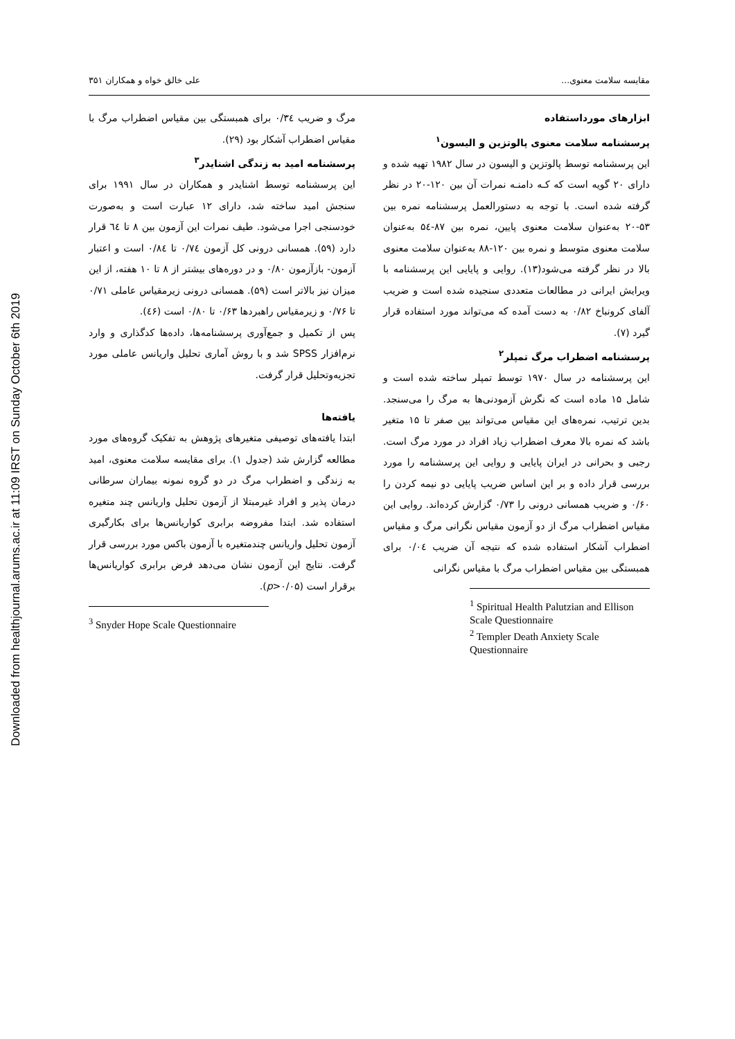Downloaded from healthjournal.arums.ac.ir at 11:09 IRST on Sunday October 6th 2019
مقایسه سلامت معنوی... علی خالق خواه و همکاران ۳۵۱
ابزارهای مورداستفاده
پرسشنامه سلامت معنوی پالوتزین و الیسون<sup>۱</sup>
این پرسشنامه توسط پالوتزین و الیسون در سال ۱۹۸۲ تهیه شده و دارای ۲۰ گویه است که کـه دامنـه نمرات آن بین ۱۲۰-۲۰ در نظر گرفته شده است. با توجه به دستورالعمل پرسشنامه نمره بین ۵۳-۲۰ به‌عنوان سلامت معنوی پایین، نمره بین ۸۷-۵٤ به‌عنوان سلامت معنوی متوسط و نمره بین ۱۲۰-۸۸ به‌عنوان سلامت معنوی بالا در نظر گرفته می‌شود(۱۳). روایی و پایایی این پرسشنامه با ویرایش ایرانی در مطالعات متعددی سنجیده شده است و ضریب آلفای کرونباخ ۰/۸۲ به دست آمده که می‌تواند مورد استفاده قرار گیرد (۷).
پرسشنامه اضطراب مرگ تمپلر<sup>۲</sup>
این پرسشنامه در سال ۱۹۷۰ توسط تمپلر ساخته شده است و شامل ۱۵ ماده است که نگرش آزمودنی‌ها به مرگ را می‌سنجد. بدین ترتیب، نمره‌های این مقیاس می‌تواند بین صفر تا ۱۵ متغیر باشد که نمره بالا معرف اضطراب زیاد افراد در مورد مرگ است. رجبی و بحرانی در ایران پایایی و روایی این پرسشنامه را مورد بررسی قرار داده و بر این اساس ضریب پایایی دو نیمه کردن را ۰/۶۰ و ضریب همسانی درونی را ۰/۷۳ گزارش کرده‌اند. روایی این مقیاس اضطراب مرگ از دو آزمون مقیاس نگرانی مرگ و مقیاس اضطراب آشکار استفاده شده که نتیجه آن ضریب ۰/۰٤ برای همبستگی بین مقیاس اضطراب مرگ با مقیاس نگرانی
<sup>1</sup> Spiritual Health Palutzian and Ellison Scale Questionnaire
<sup>2</sup> Templer Death Anxiety Scale Questionnaire
مرگ و ضریب ۰/۳٤ برای همبستگی بین مقیاس اضطراب مرگ با مقیاس اضطراب آشکار بود (۲۹).
پرسشنامه امید به زندگی اشنایدر<sup>۳</sup>
این پرسشنامه توسط اشنایدر و همکاران در سال ۱۹۹۱ برای سنجش امید ساخته شد، دارای ۱۲ عبارت است و به‌صورت خودسنجی اجرا می‌شود. طیف نمرات این آزمون بین ۸ تا ٦٤ قرار دارد (۵۹). همسانی درونی کل آزمون ۰/۷٤ تا ۰/۸٤ است و اعتبار آزمون- بازآزمون ۰/۸۰ و در دوره‌های بیشتر از ۸ تا ۱۰ هفته، از این میزان نیز بالاتر است (۵۹). همسانی درونی زیرمقیاس عاملی ۰/۷۱ تا ۰/۷۶ و زیرمقیاس راهبردها ۰/۶۳ تا ۰/۸۰ است (٤۶).
پس از تکمیل و جمع‌آوری پرسشنامه‌ها، داده‌ها کدگذاری و وارد نرم‌افزار SPSS شد و با روش آماری تحلیل واریانس عاملی مورد تجزیه‌وتحلیل قرار گرفت.
یافته‌ها
ابتدا یافته‌های توصیفی متغیرهای پژوهش به تفکیک گروه‌های مورد مطالعه گزارش شد (جدول ۱). برای مقایسه سلامت معنوی، امید به زندگی و اضطراب مرگ در دو گروه نمونه بیماران سرطانی درمان پذیر و افراد غیرمبتلا از آزمون تحلیل واریانس چند متغیره استفاده شد. ابتدا مفروضه برابری کواریانس‌ها برای بکارگیری آزمون تحلیل واریانس چندمتغیره با آزمون باکس مورد بررسی قرار گرفت. نتایج این آزمون نشان می‌دهد فرض برابری کواریانس‌ها برقرار است (p>۰/۰۵).
<sup>3</sup> Snyder Hope Scale Questionnaire